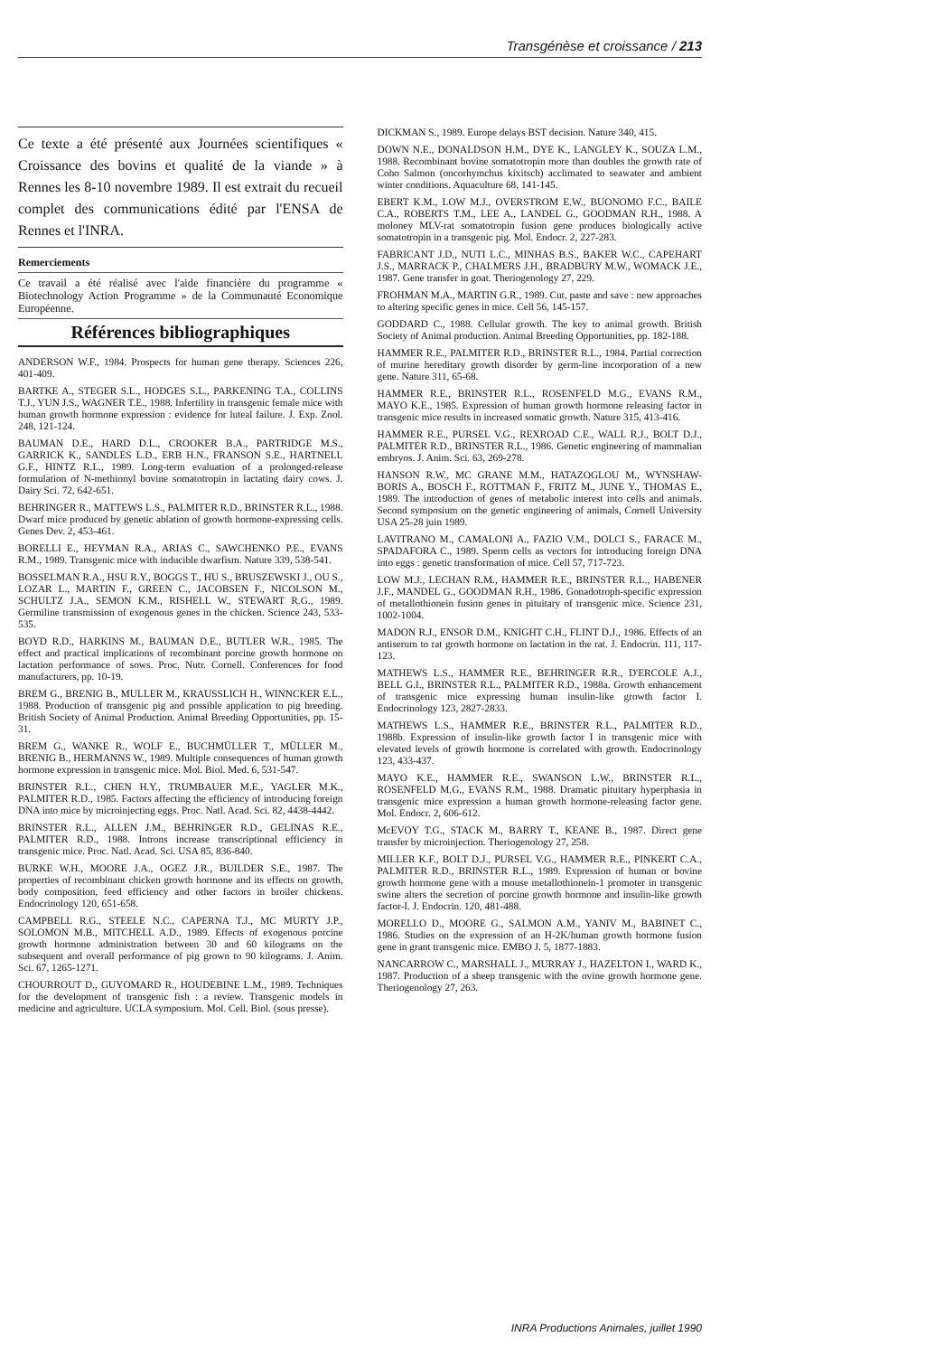Transgénèse et croissance / 213
Ce texte a été présenté aux Journées scientifiques « Croissance des bovins et qualité de la viande » à Rennes les 8-10 novembre 1989. Il est extrait du recueil complet des communications édité par l'ENSA de Rennes et l'INRA.
Remerciements
Ce travail a été réalisé avec l'aide financière du programme « Biotechnology Action Programme » de la Communauté Economique Européenne.
Références bibliographiques
ANDERSON W.F., 1984. Prospects for human gene therapy. Sciences 226, 401-409.
BARTKE A., STEGER S.L., HODGES S.L., PARKENING T.A., COLLINS T.J., YUN J.S., WAGNER T.E., 1988. Infertility in transgenic female mice with human growth hormone expression : evidence for luteal failure. J. Exp. Zool. 248, 121-124.
BAUMAN D.E., HARD D.L., CROOKER B.A., PARTRIDGE M.S., GARRICK K., SANDLES L.D., ERB H.N., FRANSON S.E., HARTNELL G.F., HINTZ R.L., 1989. Long-term evaluation of a prolonged-release formulation of N-methionyl bovine somatotropin in lactating dairy cows. J. Dairy Sci. 72, 642-651.
BEHRINGER R., MATTEWS L.S., PALMITER R.D., BRINSTER R.L., 1988. Dwarf mice produced by genetic ablation of growth hormone-expressing cells. Genes Dev. 2, 453-461.
BORELLI E., HEYMAN R.A., ARIAS C., SAWCHENKO P.E., EVANS R.M., 1989. Transgenic mice with inducible dwarfism. Nature 339, 538-541.
BOSSELMAN R.A., HSU R.Y., BOGGS T., HU S., BRUSZEWSKI J., OU S., LOZAR L., MARTIN F., GREEN C., JACOBSEN F., NICOLSON M., SCHULTZ J.A., SEMON K.M., RISHELL W., STEWART R.G., 1989. Germiline transmission of exogenous genes in the chicken. Science 243, 533-535.
BOYD R.D., HARKINS M., BAUMAN D.E., BUTLER W.R., 1985. The effect and practical implications of recombinant porcine growth hormone on lactation performance of sows. Proc. Nutr. Cornell. Conferences for food manufacturers, pp. 10-19.
BREM G., BRENIG B., MULLER M., KRAUSSLICH H., WINNCKER E.L., 1988. Production of transgenic pig and possible application to pig breeding. British Society of Animal Production. Animal Breeding Opportunities, pp. 15-31.
BREM G., WANKE R., WOLF E., BUCHMÜLLER T., MÜLLER M., BRENIG B., HERMANNS W., 1989. Multiple consequences of human growth hormone expression in transgenic mice. Mol. Biol. Med. 6, 531-547.
BRINSTER R.L., CHEN H.Y., TRUMBAUER M.E., YAGLER M.K., PALMITER R.D., 1985. Factors affecting the efficiency of introducing foreign DNA into mice by microinjecting eggs. Proc. Natl. Acad. Sci. 82, 4438-4442.
BRINSTER R.L., ALLEN J.M., BEHRINGER R.D., GELINAS R.E., PALMITER R.D., 1988. Introns increase transcriptional efficiency in transgenic mice. Proc. Natl. Acad. Sci. USA 85, 836-840.
BURKE W.H., MOORE J.A., OGEZ J.R., BUILDER S.E., 1987. The properties of recombinant chicken growth hormone and its effects on growth, body composition, feed efficiency and other factors in broiler chickens. Endocrinology 120, 651-658.
CAMPBELL R.G., STEELE N.C., CAPERNA T.J., MC MURTY J.P., SOLOMON M.B., MITCHELL A.D., 1989. Effects of exogenous porcine growth hormone administration between 30 and 60 kilograms on the subsequent and overall performance of pig grown to 90 kilograms. J. Anim. Sci. 67, 1265-1271.
CHOURROUT D., GUYOMARD R., HOUDEBINE L.M., 1989. Techniques for the development of transgenic fish : a review. Transgenic models in medicine and agriculture. UCLA symposium. Mol. Cell. Biol. (sous presse).
DICKMAN S., 1989. Europe delays BST decision. Nature 340, 415.
DOWN N.E., DONALDSON H.M., DYE K., LANGLEY K., SOUZA L.M., 1988. Recombinant bovine somatotropin more than doubles the growth rate of Coho Salmon (oncorhymchus kixitsch) acclimated to seawater and ambient winter conditions. Aquaculture 68, 141-145.
EBERT K.M., LOW M.J., OVERSTROM E.W., BUONOMO F.C., BAILE C.A., ROBERTS T.M., LEE A., LANDEL G., GOODMAN R.H., 1988. A moloney MLV-rat somatotropin fusion gene produces biologically active somatotropin in a transgenic pig. Mol. Endocr. 2, 227-283.
FABRICANT J.D., NUTI L.C., MINHAS B.S., BAKER W.C., CAPEHART J.S., MARRACK P., CHALMERS J.H., BRADBURY M.W., WOMACK J.E., 1987. Gene transfer in goat. Theriogenology 27, 229.
FROHMAN M.A., MARTIN G.R., 1989. Cut, paste and save : new approaches to altering specific genes in mice. Cell 56, 145-157.
GODDARD C., 1988. Cellular growth. The key to animal growth. British Society of Animal production. Animal Breeding Opportunities, pp. 182-188.
HAMMER R.E., PALMITER R.D., BRINSTER R.L., 1984. Partial correction of murine hereditary growth disorder by germ-line incorporation of a new gene. Nature 311, 65-68.
HAMMER R.E., BRINSTER R.L., ROSENFELD M.G., EVANS R.M., MAYO K.E., 1985. Expression of human growth hormone releasing factor in transgenic mice results in increased somatic growth. Nature 315, 413-416.
HAMMER R.E., PURSEL V.G., REXROAD C.E., WALL R.J., BOLT D.J., PALMITER R.D., BRINSTER R.L., 1986. Genetic engineering of mammalian embryos. J. Anim. Sci. 63, 269-278.
HANSON R.W., MC GRANE M.M., HATAZOGLOU M., WYNSHAW-BORIS A., BOSCH F., ROTTMAN F., FRITZ M., JUNE Y., THOMAS E., 1989. The introduction of genes of metabolic interest into cells and animals. Second symposium on the genetic engineering of animals, Cornell University USA 25-28 juin 1989.
LAVITRANO M., CAMALONI A., FAZIO V.M., DOLCI S., FARACE M., SPADAFORA C., 1989. Sperm cells as vectors for introducing foreign DNA into eggs : genetic transformation of mice. Cell 57, 717-723.
LOW M.J., LECHAN R.M., HAMMER R.E., BRINSTER R.L., HABENER J.F., MANDEL G., GOODMAN R.H., 1986. Gonadotroph-specific expression of metallothionein fusion genes in pituitary of transgenic mice. Science 231, 1002-1004.
MADON R.J., ENSOR D.M., KNIGHT C.H., FLINT D.J., 1986. Effects of an antiserum to rat growth hormone on lactation in the rat. J. Endocrin. 111, 117-123.
MATHEWS L.S., HAMMER R.E., BEHRINGER R.R., D'ERCOLE A.J., BELL G.I., BRINSTER R.L., PALMITER R.D., 1988a. Growth enhancement of transgenic mice expressing human insulin-like growth factor I. Endocrinology 123, 2827-2833.
MATHEWS L.S., HAMMER R.E., BRINSTER R.L., PALMITER R.D., 1988b. Expression of insulin-like growth factor I in transgenic mice with elevated levels of growth hormone is correlated with growth. Endocrinology 123, 433-437.
MAYO K.E., HAMMER R.E., SWANSON L.W., BRINSTER R.L., ROSENFELD M.G., EVANS R.M., 1988. Dramatic pituitary hyperphasia in transgenic mice expression a human growth hormone-releasing factor gene. Mol. Endocr. 2, 606-612.
McEVOY T.G., STACK M., BARRY T., KEANE B., 1987. Direct gene transfer by microinjection. Theriogenology 27, 258.
MILLER K.F., BOLT D.J., PURSEL V.G., HAMMER R.E., PINKERT C.A., PALMITER R.D., BRINSTER R.L., 1989. Expression of human or bovine growth hormone gene with a mouse metallothionein-1 promoter in transgenic swine alters the secretion of porcine growth hormone and insulin-like growth factor-I. J. Endocrin. 120, 481-488.
MORELLO D., MOORE G., SALMON A.M., YANIV M., BABINET C., 1986. Studies on the expression of an H-2K/human growth hormone fusion gene in grant transgenic mice. EMBO J. 5, 1877-1883.
NANCARROW C., MARSHALL J., MURRAY J., HAZELTON I., WARD K., 1987. Production of a sheep transgenic with the ovine growth hormone gene. Theriogenology 27, 263.
INRA Productions Animales, juillet 1990